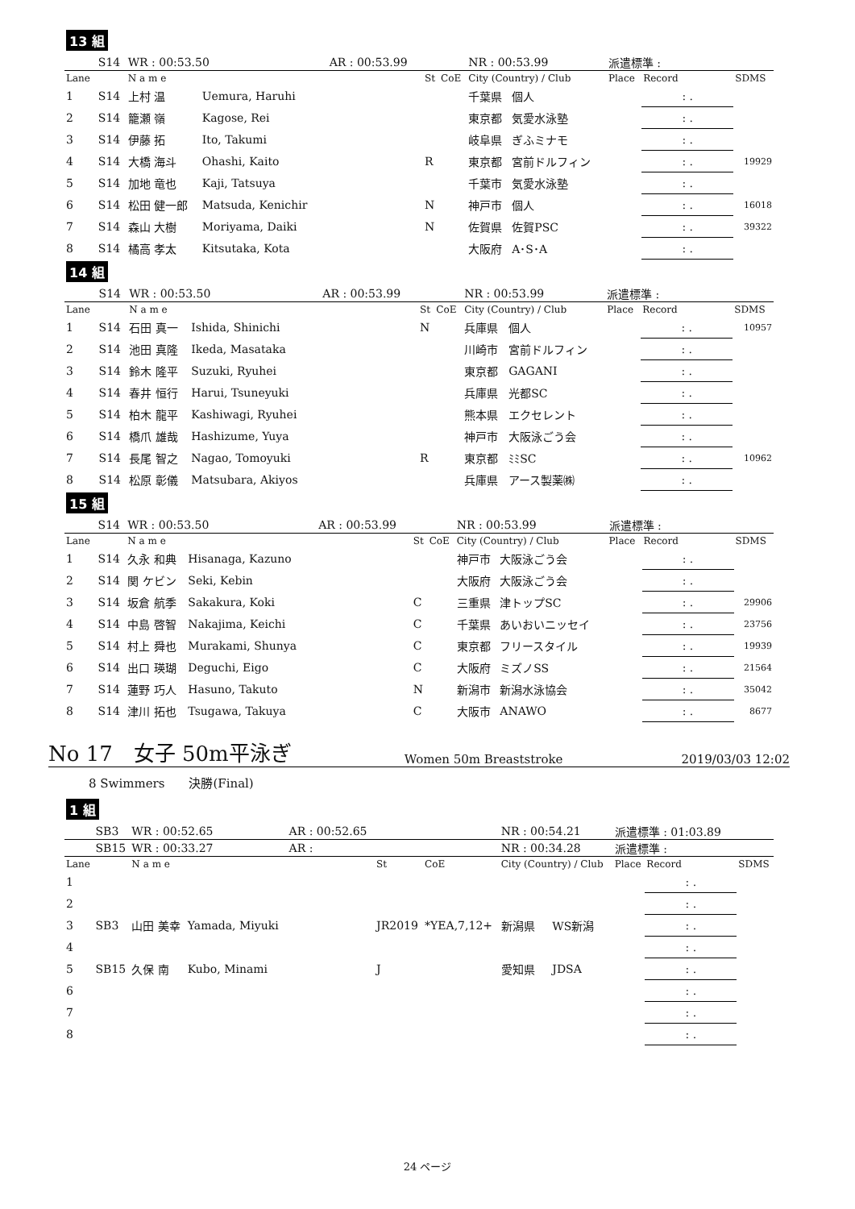13 組
| | S14 | WR : 00:53.50 | | AR : 00:53.99 | | | NR : 00:53.99 | | 派遣標準 : | | |
| Lane | | N a m e | | | St | CoE | City (Country) / Club | | Place | Record | SDMS |
| 1 | S14 | 上村 温 | Uemura, Haruhi | | | | 千葉県 | 個人 | | : . | |
| 2 | S14 | 籠瀬 嶺 | Kagose, Rei | | | | 東京都 | 気愛水泳塾 | | : . | |
| 3 | S14 | 伊藤 拓 | Ito, Takumi | | | | 岐阜県 | ぎふミナモ | | : . | |
| 4 | S14 | 大橋 海斗 | Ohashi, Kaito | | R | | 東京都 | 宮前ドルフィン | | : . | 19929 |
| 5 | S14 | 加地 竜也 | Kaji, Tatsuya | | | | 千葉市 | 気愛水泳塾 | | : . | |
| 6 | S14 | 松田 健一郎 | Matsuda, Kenichir | | N | | 神戸市 | 個人 | | : . | 16018 |
| 7 | S14 | 森山 大樹 | Moriyama, Daiki | | N | | 佐賀県 | 佐賀PSC | | : . | 39322 |
| 8 | S14 | 橘高 孝太 | Kitsutaka, Kota | | | | 大阪府 | A･S･A | | : . | |
14 組
| | S14 | WR : 00:53.50 | | AR : 00:53.99 | | | NR : 00:53.99 | | 派遣標準 : | | |
| Lane | | N a m e | | | St | CoE | City (Country) / Club | | Place | Record | SDMS |
| 1 | S14 | 石田 真一 | Ishida, Shinichi | | N | | 兵庫県 | 個人 | | : . | 10957 |
| 2 | S14 | 池田 真隆 | Ikeda, Masataka | | | | 川崎市 | 宮前ドルフィン | | : . | |
| 3 | S14 | 鈴木 隆平 | Suzuki, Ryuhei | | | | 東京都 | GAGANI | | : . | |
| 4 | S14 | 春井 恒行 | Harui, Tsuneyuki | | | | 兵庫県 | 光都SC | | : . | |
| 5 | S14 | 柏木 龍平 | Kashiwagi, Ryuhei | | | | 熊本県 | エクセレント | | : . | |
| 6 | S14 | 橋爪 雄哉 | Hashizume, Yuya | | | | 神戸市 | 大阪泳ごう会 | | : . | |
| 7 | S14 | 長尾 智之 | Nagao, Tomoyuki | | R | | 東京都 | ﾐﾐSC | | : . | 10962 |
| 8 | S14 | 松原 彰儀 | Matsubara, Akiyos | | | | 兵庫県 | アース製薬㈱ | | : . | |
15 組
| | S14 | WR : 00:53.50 | | AR : 00:53.99 | | | NR : 00:53.99 | | 派遣標準 : | | |
| Lane | | N a m e | | | St | CoE | City (Country) / Club | | Place | Record | SDMS |
| 1 | S14 | 久永 和典 | Hisanaga, Kazuno | | | | 神戸市 | 大阪泳ごう会 | | : . | |
| 2 | S14 | 関 ケビン | Seki, Kebin | | | | 大阪府 | 大阪泳ごう会 | | : . | |
| 3 | S14 | 坂倉 航季 | Sakakura, Koki | | C | | 三重県 | 津トップSC | | : . | 29906 |
| 4 | S14 | 中島 啓智 | Nakajima, Keichi | | C | | 千葉県 | あいおいニッセイ | | : . | 23756 |
| 5 | S14 | 村上 舜也 | Murakami, Shunya | | C | | 東京都 | フリースタイル | | : . | 19939 |
| 6 | S14 | 出口 瑛瑚 | Deguchi, Eigo | | C | | 大阪府 | ミズノSS | | : . | 21564 |
| 7 | S14 | 蓮野 巧人 | Hasuno, Takuto | | N | | 新潟市 | 新潟水泳協会 | | : . | 35042 |
| 8 | S14 | 津川 拓也 | Tsugawa, Takuya | | C | | 大阪市 | ANAWO | | : . | 8677 |
No 17　女子 50m平泳ぎ Women 50m Breaststroke 2019/03/03 12:02
8 Swimmers　　決勝(Final)
1 組
| | SB3 | WR : 00:52.65 | | AR : 00:52.65 | | | NR : 00:54.21 | | 派遣標準 : 01:03.89 | | |
| | SB15 | WR : 00:33.27 | | AR : | | | NR : 00:34.28 | | 派遣標準 : | | |
| Lane | | N a m e | | | St | CoE | City (Country) / Club | | Place | Record | SDMS |
| 1 | | | | | | | | | | : . | |
| 2 | | | | | | | | | | : . | |
| 3 | SB3 | 山田 美幸 | Yamada, Miyuki | | JR2019 | *YEA,7,12+ | 新潟県 | WS新潟 | | : . | |
| 4 | | | | | | | | | | : . | |
| 5 | SB15 | 久保 南 | Kubo, Minami | | J | | 愛知県 | JDSA | | : . | |
| 6 | | | | | | | | | | : . | |
| 7 | | | | | | | | | | : . | |
| 8 | | | | | | | | | | : . | |
24 ページ